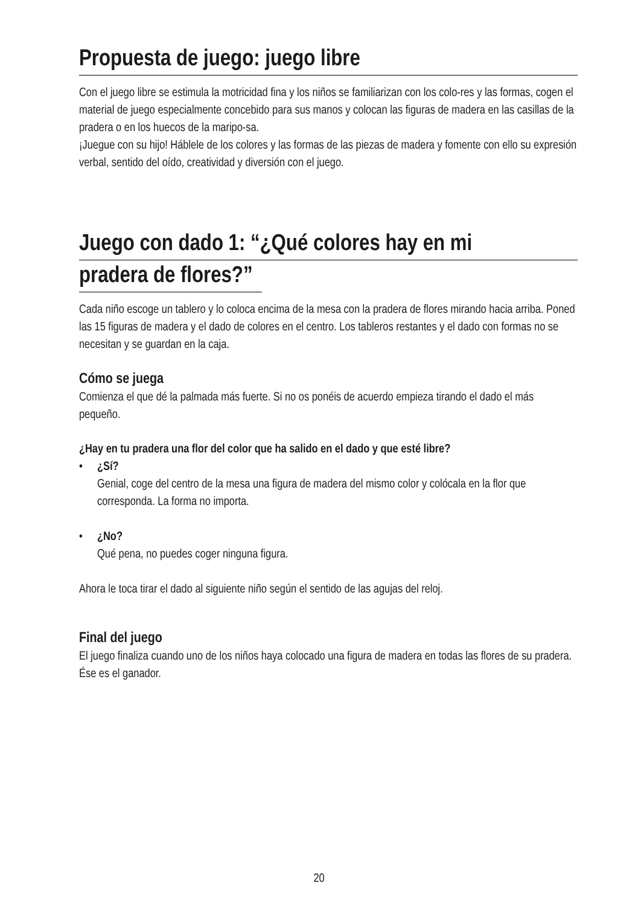Propuesta de juego: juego libre
Con el juego libre se estimula la motricidad fina y los niños se familiarizan con los colo-res y las formas, cogen el material de juego especialmente concebido para sus manos y colocan las figuras de madera en las casillas de la pradera o en los huecos de la maripo-sa.
¡Juegue con su hijo! Háblele de los colores y las formas de las piezas de madera y fomente con ello su expresión verbal, sentido del oído, creatividad y diversión con el juego.
Juego con dado 1: “¿Qué colores hay en mi
pradera de flores?”
Cada niño escoge un tablero y lo coloca encima de la mesa con la pradera de flores mirando hacia arriba. Poned las 15 figuras de madera y el dado de colores en el centro. Los tableros restantes y el dado con formas no se necesitan y se guardan en la caja.
Cómo se juega
Comienza el que dé la palmada más fuerte. Si no os ponéis de acuerdo empieza tirando el dado el más pequeño.
¿Hay en tu pradera una flor del color que ha salido en el dado y que esté libre?
• ¿Sí?
Genial, coge del centro de la mesa una figura de madera del mismo color y colócala en la flor que corresponda. La forma no importa.
• ¿No?
Qué pena, no puedes coger ninguna figura.
Ahora le toca tirar el dado al siguiente niño según el sentido de las agujas del reloj.
Final del juego
El juego finaliza cuando uno de los niños haya colocado una figura de madera en todas las flores de su pradera. Ése es el ganador.
20